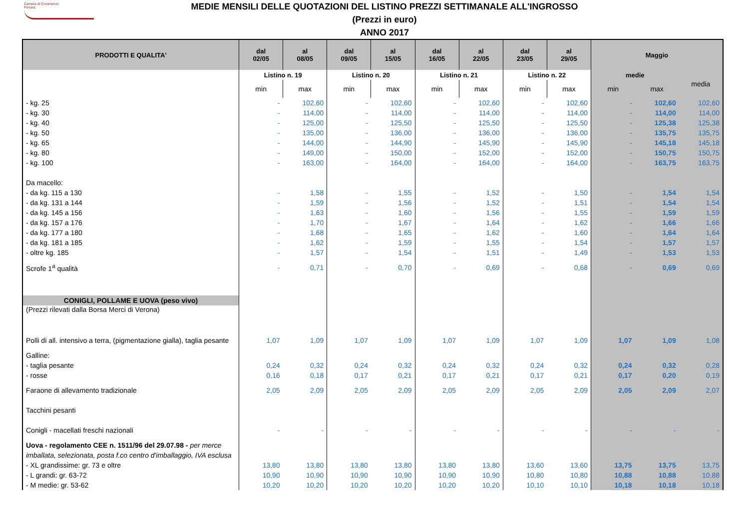Camera di Commercio
Ferrara
MEDIE MENSILI DELLE QUOTAZIONI DEL LISTINO PREZZI SETTIMANALE ALL'INGROSSO
(Prezzi in euro)
ANNO 2017
| PRODOTTI E QUALITA' | dal 02/05 | al 08/05 | dal 09/05 | al 15/05 | dal 16/05 | al 22/05 | dal 23/05 | al 29/05 | Maggio | | |
| --- | --- | --- | --- | --- | --- | --- | --- | --- | --- | --- | --- |
| | Listino n. 19 | | Listino n. 20 | | Listino n. 21 | | Listino n. 22 | | medie | | media |
| | min | max | min | max | min | max | min | max | min | max | |
| - kg. 25 | - | 102,60 | - | 102,60 | - | 102,60 | - | 102,60 | - | 102,60 | 102,60 |
| - kg. 30 | - | 114,00 | - | 114,00 | - | 114,00 | - | 114,00 | - | 114,00 | 114,00 |
| - kg. 40 | - | 125,00 | - | 125,50 | - | 125,50 | - | 125,50 | - | 125,38 | 125,38 |
| - kg. 50 | - | 135,00 | - | 136,00 | - | 136,00 | - | 136,00 | - | 135,75 | 135,75 |
| - kg. 65 | - | 144,00 | - | 144,90 | - | 145,90 | - | 145,90 | - | 145,18 | 145,18 |
| - kg. 80 | - | 149,00 | - | 150,00 | - | 152,00 | - | 152,00 | - | 150,75 | 150,75 |
| - kg. 100 | - | 163,00 | - | 164,00 | - | 164,00 | - | 164,00 | - | 163,75 | 163,75 |
| Da macello: | | | | | | | | | | | |
| - da kg. 115 a 130 | - | 1,58 | - | 1,55 | - | 1,52 | - | 1,50 | - | 1,54 | 1,54 |
| - da kg. 131 a 144 | - | 1,59 | - | 1,56 | - | 1,52 | - | 1,51 | - | 1,54 | 1,54 |
| - da kg. 145 a 156 | - | 1,63 | - | 1,60 | - | 1,56 | - | 1,55 | - | 1,59 | 1,59 |
| - da kg. 157 a 176 | - | 1,70 | - | 1,67 | - | 1,64 | - | 1,62 | - | 1,66 | 1,66 |
| - da kg. 177 a 180 | - | 1,68 | - | 1,65 | - | 1,62 | - | 1,60 | - | 1,64 | 1,64 |
| - da kg. 181 a 185 | - | 1,62 | - | 1,59 | - | 1,55 | - | 1,54 | - | 1,57 | 1,57 |
| - oltre kg. 185 | - | 1,57 | - | 1,54 | - | 1,51 | - | 1,49 | - | 1,53 | 1,53 |
| Scrofe 1<sup>a</sup> qualità | - | 0,71 | - | 0,70 | - | 0,69 | - | 0,68 | - | 0,69 | 0,69 |
| CONIGLI, POLLAME E UOVA (peso vivo) | | | | | | | | | | | |
| (Prezzi rilevati dalla Borsa Merci di Verona) | | | | | | | | | | | |
| Polli di all. intensivo a terra, (pigmentazione gialla), taglia pesante | 1,07 | 1,09 | 1,07 | 1,09 | 1,07 | 1,09 | 1,07 | 1,09 | 1,07 | 1,09 | 1,08 |
| Galline: | | | | | | | | | | | |
| - taglia pesante | 0,24 | 0,32 | 0,24 | 0,32 | 0,24 | 0,32 | 0,24 | 0,32 | 0,24 | 0,32 | 0,28 |
| - rosse | 0,16 | 0,18 | 0,17 | 0,21 | 0,17 | 0,21 | 0,17 | 0,21 | 0,17 | 0,20 | 0,19 |
| Faraone di allevamento tradizionale | 2,05 | 2,09 | 2,05 | 2,09 | 2,05 | 2,09 | 2,05 | 2,09 | 2,05 | 2,09 | 2,07 |
| Tacchini pesanti | | | | | | | | | | | |
| Conigli - macellati freschi nazionali | - | - | - | - | - | - | - | - | - | - | - |
| Uova - regolamento CEE n. 1511/96 del 29.07.98 - per merce imballata, selezionata, posta f.co centro d'imballaggio, IVA esclusa | | | | | | | | | | | |
| - XL grandissime: gr. 73 e oltre | 13,80 | 13,80 | 13,80 | 13,80 | 13,80 | 13,80 | 13,60 | 13,60 | 13,75 | 13,75 | 13,75 |
| - L grandi: gr. 63-72 | 10,90 | 10,90 | 10,90 | 10,90 | 10,90 | 10,90 | 10,80 | 10,80 | 10,88 | 10,88 | 10,88 |
| - M medie: gr. 53-62 | 10,20 | 10,20 | 10,20 | 10,20 | 10,20 | 10,20 | 10,10 | 10,10 | 10,18 | 10,18 | 10,18 |